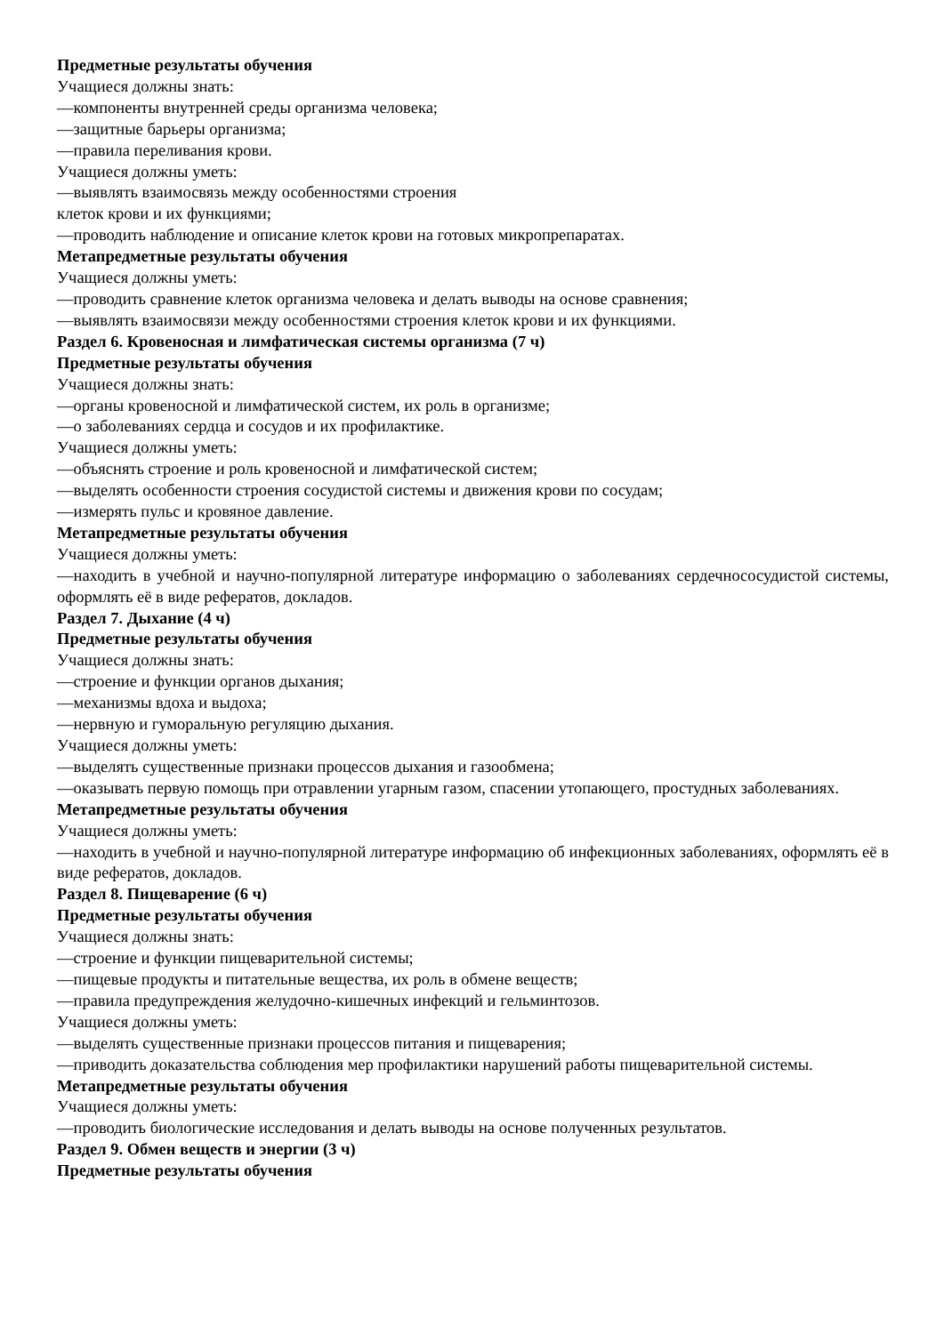Предметные результаты обучения
Учащиеся должны знать:
—компоненты внутренней среды организма человека;
—защитные барьеры организма;
—правила переливания крови.
Учащиеся должны уметь:
—выявлять взаимосвязь между особенностями строения
клеток крови и их функциями;
—проводить наблюдение и описание клеток крови на готовых микропрепаратах.
Метапредметные результаты обучения
Учащиеся должны уметь:
—проводить сравнение клеток организма человека и делать выводы на основе сравнения;
—выявлять взаимосвязи между особенностями строения клеток крови и их функциями.
Раздел 6. Кровеносная и лимфатическая системы организма (7 ч)
Предметные результаты обучения
Учащиеся должны знать:
—органы кровеносной и лимфатической систем, их роль в организме;
—о заболеваниях сердца и сосудов и их профилактике.
Учащиеся должны уметь:
—объяснять строение и роль кровеносной и лимфатической систем;
—выделять особенности строения сосудистой системы и движения крови по сосудам;
—измерять пульс и кровяное давление.
Метапредметные результаты обучения
Учащиеся должны уметь:
—находить в учебной и научно-популярной литературе информацию о заболеваниях сердечнососудистой системы, оформлять её в виде рефератов, докладов.
Раздел 7. Дыхание (4 ч)
Предметные результаты обучения
Учащиеся должны знать:
—строение и функции органов дыхания;
—механизмы вдоха и выдоха;
—нервную и гуморальную регуляцию дыхания.
Учащиеся должны уметь:
—выделять существенные признаки процессов дыхания и газообмена;
—оказывать первую помощь при отравлении угарным газом, спасении утопающего, простудных заболеваниях.
Метапредметные результаты обучения
Учащиеся должны уметь:
—находить в учебной и научно-популярной литературе информацию об инфекционных заболеваниях, оформлять её в виде рефератов, докладов.
Раздел 8. Пищеварение (6 ч)
Предметные результаты обучения
Учащиеся должны знать:
—строение и функции пищеварительной системы;
—пищевые продукты и питательные вещества, их роль в обмене веществ;
—правила предупреждения желудочно-кишечных инфекций и гельминтозов.
Учащиеся должны уметь:
—выделять существенные признаки процессов питания и пищеварения;
—приводить доказательства соблюдения мер профилактики нарушений работы пищеварительной системы.
Метапредметные результаты обучения
Учащиеся должны уметь:
—проводить биологические исследования и делать выводы на основе полученных результатов.
Раздел 9. Обмен веществ и энергии (3 ч)
Предметные результаты обучения